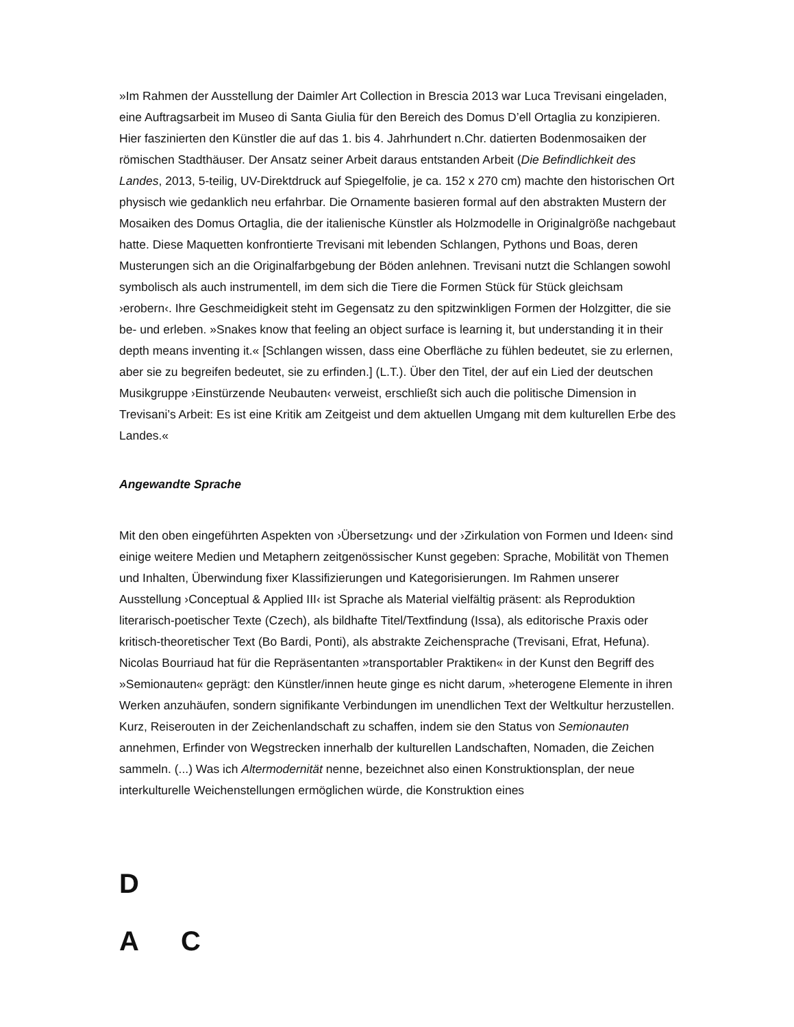»Im Rahmen der Ausstellung der Daimler Art Collection in Brescia 2013 war Luca Trevisani eingeladen, eine Auftragsarbeit im Museo di Santa Giulia für den Bereich des Domus D’ell Ortaglia zu konzipieren. Hier faszinierten den Künstler die auf das 1. bis 4. Jahrhundert n.Chr. datierten Bodenmosaiken der römischen Stadthäuser. Der Ansatz seiner Arbeit daraus entstanden Arbeit (Die Befindlichkeit des Landes, 2013, 5-teilig, UV-Direktdruck auf Spiegelfolie, je ca. 152 x 270 cm) machte den historischen Ort physisch wie gedanklich neu erfahrbar. Die Ornamente basieren formal auf den abstrakten Mustern der Mosaiken des Domus Ortaglia, die der italienische Künstler als Holzmodelle in Originalgröße nachgebaut hatte. Diese Maquetten konfrontierte Trevisani mit lebenden Schlangen, Pythons und Boas, deren Musterungen sich an die Originalfarbgebung der Böden anlehnen. Trevisani nutzt die Schlangen sowohl symbolisch als auch instrumentell, im dem sich die Tiere die Formen Stück für Stück gleichsam ›erobern‹. Ihre Geschmeidigkeit steht im Gegensatz zu den spitzwinkligen Formen der Holzgitter, die sie be- und erleben. »Snakes know that feeling an object surface is learning it, but understanding it in their depth means inventing it.« [Schlangen wissen, dass eine Oberfläche zu fühlen bedeutet, sie zu erlernen, aber sie zu begreifen bedeutet, sie zu erfinden.] (L.T.). Über den Titel, der auf ein Lied der deutschen Musikgruppe ›Einstürzende Neubauten‹ verweist, erschließt sich auch die politische Dimension in Trevisani’s Arbeit: Es ist eine Kritik am Zeitgeist und dem aktuellen Umgang mit dem kulturellen Erbe des Landes.«
Angewandte Sprache
Mit den oben eingeführten Aspekten von ›Übersetzung‹ und der ›Zirkulation von Formen und Ideen‹ sind einige weitere Medien und Metaphern zeitgenössischer Kunst gegeben: Sprache, Mobilität von Themen und Inhalten, Überwindung fixer Klassifizierungen und Kategorisierungen. Im Rahmen unserer Ausstellung ›Conceptual & Applied III‹ ist Sprache als Material vielfältig präsent: als Reproduktion literarisch-poetischer Texte (Czech), als bildhafte Titel/Textfindung (Issa), als editorische Praxis oder kritisch-theoretischer Text (Bo Bardi, Ponti), als abstrakte Zeichensprache (Trevisani, Efrat, Hefuna). Nicolas Bourriaud hat für die Repräsentanten »transportabler Praktiken« in der Kunst den Begriff des »Semionauten« geprägt: den Künstler/innen heute ginge es nicht darum, »heterogene Elemente in ihren Werken anzuhäufen, sondern signifikante Verbindungen im unendlichen Text der Weltkultur herzustellen. Kurz, Reiserouten in der Zeichenlandschaft zu schaffen, indem sie den Status von Semionauten annehmen, Erfinder von Wegstrecken innerhalb der kulturellen Landschaften, Nomaden, die Zeichen sammeln. (...) Was ich Altermodernität nenne, bezeichnet also einen Konstruktionsplan, der neue interkulturelle Weichenstellungen ermöglichen würde, die Konstruktion eines
D
A C